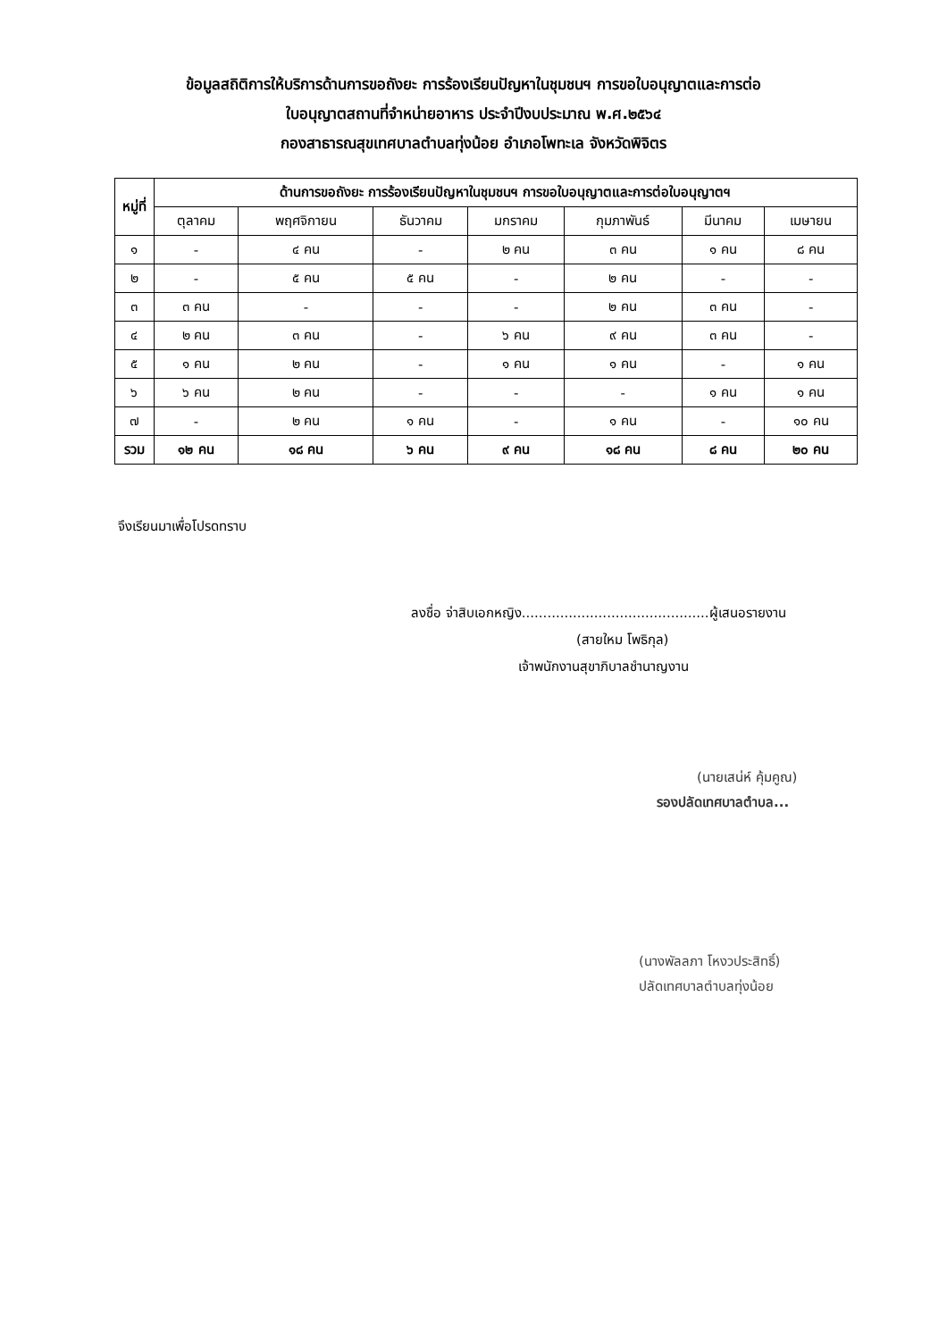ข้อมูลสถิติการให้บริการด้านการขอถังยะ การร้องเรียนปัญหาในชุมชนฯ การขอใบอนุญาตและการต่อ
ใบอนุญาตสถานที่จำหน่ายอาหาร ประจำปีงบประมาณ พ.ศ.๒๕๖๔
กองสาธารณสุขเทศบาลตำบลทุ่งน้อย อำเภอโพทะเล จังหวัดพิจิตร
| หมู่ที่ | ด้านการขอถังยะ การร้องเรียนปัญหาในชุมชนฯ การขอใบอนุญาตและการต่อใบอนุญาตฯ | | | | | | |
| --- | --- | --- | --- | --- | --- | --- | --- |
| | ตุลาคม | พฤศจิกายน | ธันวาคม | มกราคม | กุมภาพันธ์ | มีนาคม | เมษายน |
| ๑ | - | ๔ คน | - | ๒ คน | ๓ คน | ๑ คน | ๘ คน |
| ๒ | - | ๕ คน | ๕ คน | - | ๒ คน | - | - |
| ๓ | ๓ คน | - | - | - | ๒ คน | ๓ คน | - |
| ๔ | ๒ คน | ๓ คน | - | ๖ คน | ๙ คน | ๓ คน | - |
| ๕ | ๑ คน | ๒ คน | - | ๑ คน | ๑ คน | - | ๑ คน |
| ๖ | ๖ คน | ๒ คน | - | - | - | ๑ คน | ๑ คน |
| ๗ | - | ๒ คน | ๑ คน | - | ๑ คน | - | ๑๐ คน |
| รวม | ๑๒ คน | ๑๘ คน | ๖ คน | ๙ คน | ๑๘ คน | ๘ คน | ๒๐ คน |
จึงเรียนมาเพื่อโปรดทราบ
ลงชื่อ จ่าสิบเอกหญิง............................................ผู้เสนอรายงาน
(สายใหม โพธิกุล)
เจ้าพนักงานสุขาภิบาลชำนาญงาน
(นายเสน่ห์ คุ้มคูณ)
รองปลัดเทศบาลตำบล...
(นางพัลลภา โหงวประสิทธิ์)
ปลัดเทศบาลตำบลทุ่งน้อย